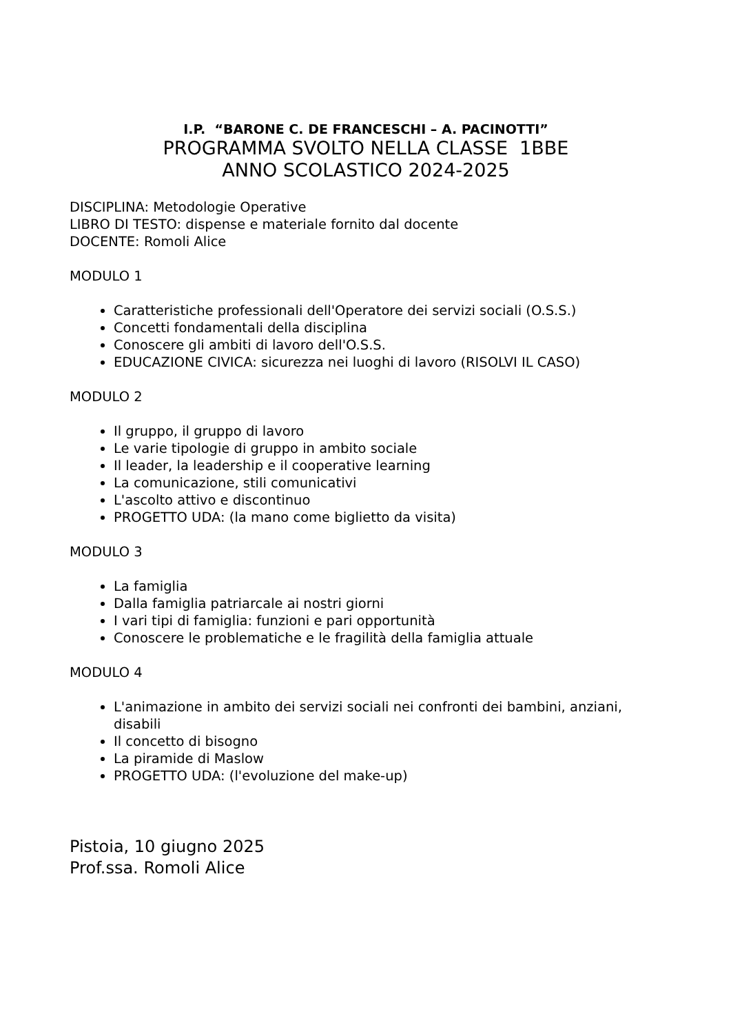I.P. “BARONE C. DE FRANCESCHI – A. PACINOTTI”
PROGRAMMA SVOLTO NELLA CLASSE 1BBE
ANNO SCOLASTICO 2024-2025
DISCIPLINA: Metodologie Operative
LIBRO DI TESTO: dispense e materiale fornito dal docente
DOCENTE: Romoli Alice
MODULO 1
Caratteristiche professionali dell'Operatore dei servizi sociali (O.S.S.)
Concetti fondamentali della disciplina
Conoscere gli ambiti di lavoro dell'O.S.S.
EDUCAZIONE CIVICA: sicurezza nei luoghi di lavoro (RISOLVI IL CASO)
MODULO 2
Il gruppo, il gruppo di lavoro
Le varie tipologie di gruppo in ambito sociale
Il leader, la leadership e il cooperative learning
La comunicazione, stili comunicativi
L'ascolto attivo e discontinuo
PROGETTO UDA: (la mano come biglietto da visita)
MODULO 3
La famiglia
Dalla famiglia patriarcale ai nostri giorni
I vari tipi di famiglia: funzioni e pari opportunità
Conoscere le problematiche e le fragilità della famiglia attuale
MODULO 4
L'animazione in ambito dei servizi sociali nei confronti dei bambini, anziani, disabili
Il concetto di bisogno
La piramide di Maslow
PROGETTO UDA: (l'evoluzione del make-up)
Pistoia, 10 giugno 2025
Prof.ssa. Romoli Alice